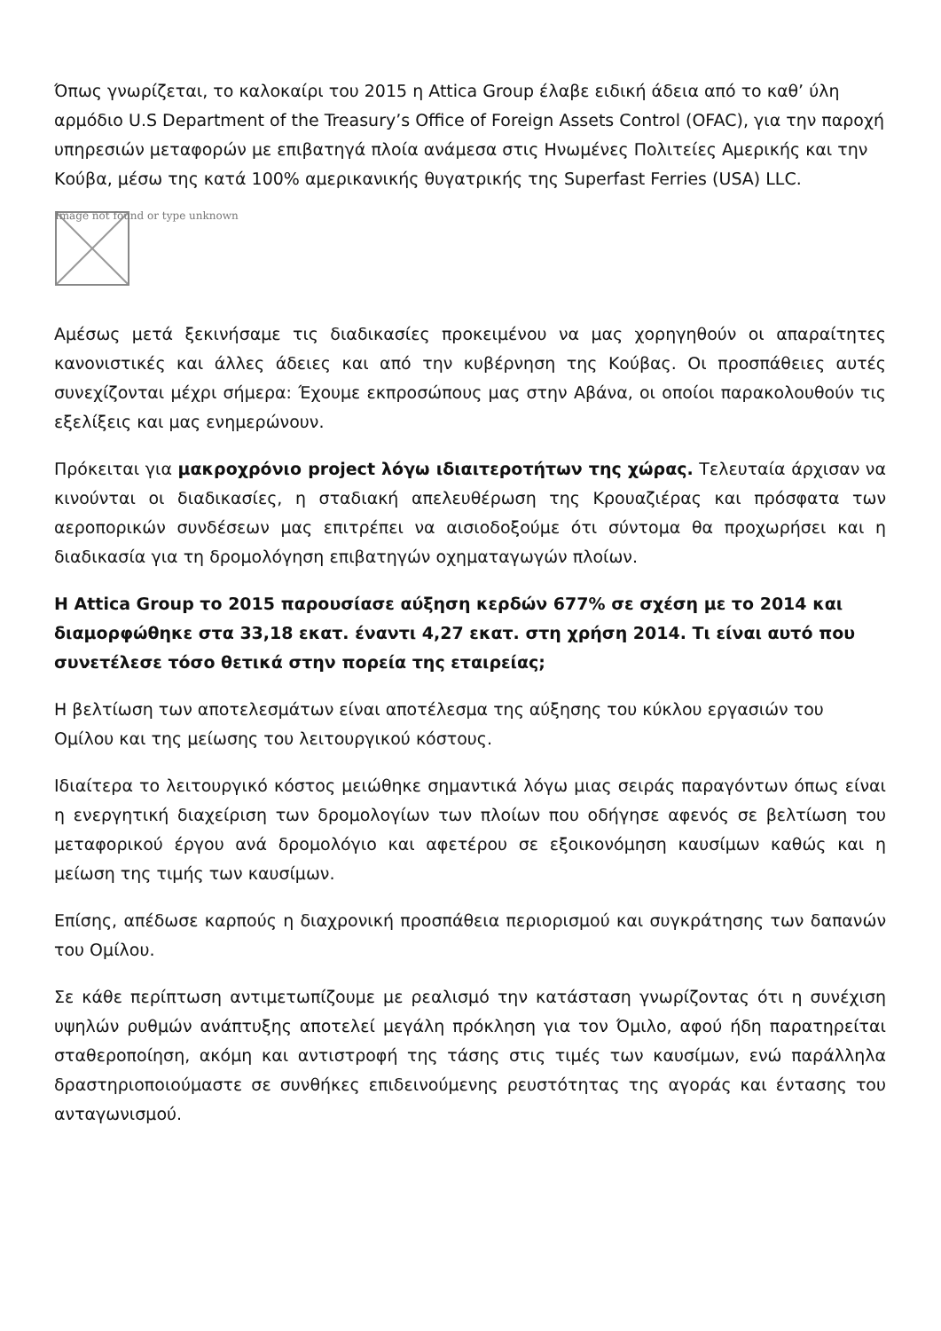Όπως γνωρίζεται, το καλοκαίρι του 2015 η Attica Group έλαβε ειδική άδεια από το καθ’ ύλη αρμόδιο U.S Department of the Treasury’s Office of Foreign Assets Control (OFAC), για την παροχή υπηρεσιών μεταφορών με επιβατηγά πλοία ανάμεσα στις Ηνωμένες Πολιτείες Αμερικής και την Κούβα, μέσω της κατά 100% αμερικανικής θυγατρικής της Superfast Ferries (USA) LLC.
Image not found or type unknown
Αμέσως μετά ξεκινήσαμε τις διαδικασίες προκειμένου να μας χορηγηθούν οι απαραίτητες κανονιστικές και άλλες άδειες και από την κυβέρνηση της Κούβας. Οι προσπάθειες αυτές συνεχίζονται μέχρι σήμερα: Έχουμε εκπροσώπους μας στην Αβάνα, οι οποίοι παρακολουθούν τις εξελίξεις και μας ενημερώνουν.
Πρόκειται για μακροχρόνιο project λόγω ιδιαιτεροτήτων της χώρας. Τελευταία άρχισαν να κινούνται οι διαδικασίες, η σταδιακή απελευθέρωση της Κρουαζιέρας και πρόσφατα των αεροπορικών συνδέσεων μας επιτρέπει να αισιοδοξούμε ότι σύντομα θα προχωρήσει και η διαδικασία για τη δρομολόγηση επιβατηγών οχηματαγωγών πλοίων.
Η Attica Group το 2015 παρουσίασε αύξηση κερδών 677% σε σχέση με το 2014 και διαμορφώθηκε στα 33,18 εκατ. έναντι 4,27 εκατ. στη χρήση 2014. Τι είναι αυτό που συνετέλεσε τόσο θετικά στην πορεία της εταιρείας;
Η βελτίωση των αποτελεσμάτων είναι αποτέλεσμα της αύξησης του κύκλου εργασιών του Ομίλου και της μείωσης του λειτουργικού κόστους.
Ιδιαίτερα το λειτουργικό κόστος μειώθηκε σημαντικά λόγω μιας σειράς παραγόντων όπως είναι η ενεργητική διαχείριση των δρομολογίων των πλοίων που οδήγησε αφενός σε βελτίωση του μεταφορικού έργου ανά δρομολόγιο και αφετέρου σε εξοικονόμηση καυσίμων καθώς και η μείωση της τιμής των καυσίμων.
Επίσης, απέδωσε καρπούς η διαχρονική προσπάθεια περιορισμού και συγκράτησης των δαπανών του Ομίλου.
Σε κάθε περίπτωση αντιμετωπίζουμε με ρεαλισμό την κατάσταση γνωρίζοντας ότι η συνέχιση υψηλών ρυθμών ανάπτυξης αποτελεί μεγάλη πρόκληση για τον Όμιλο, αφού ήδη παρατηρείται σταθεροποίηση, ακόμη και αντιστροφή της τάσης στις τιμές των καυσίμων, ενώ παράλληλα δραστηριοποιούμαστε σε συνθήκες επιδεινούμενης ρευστότητας της αγοράς και έντασης του ανταγωνισμού.